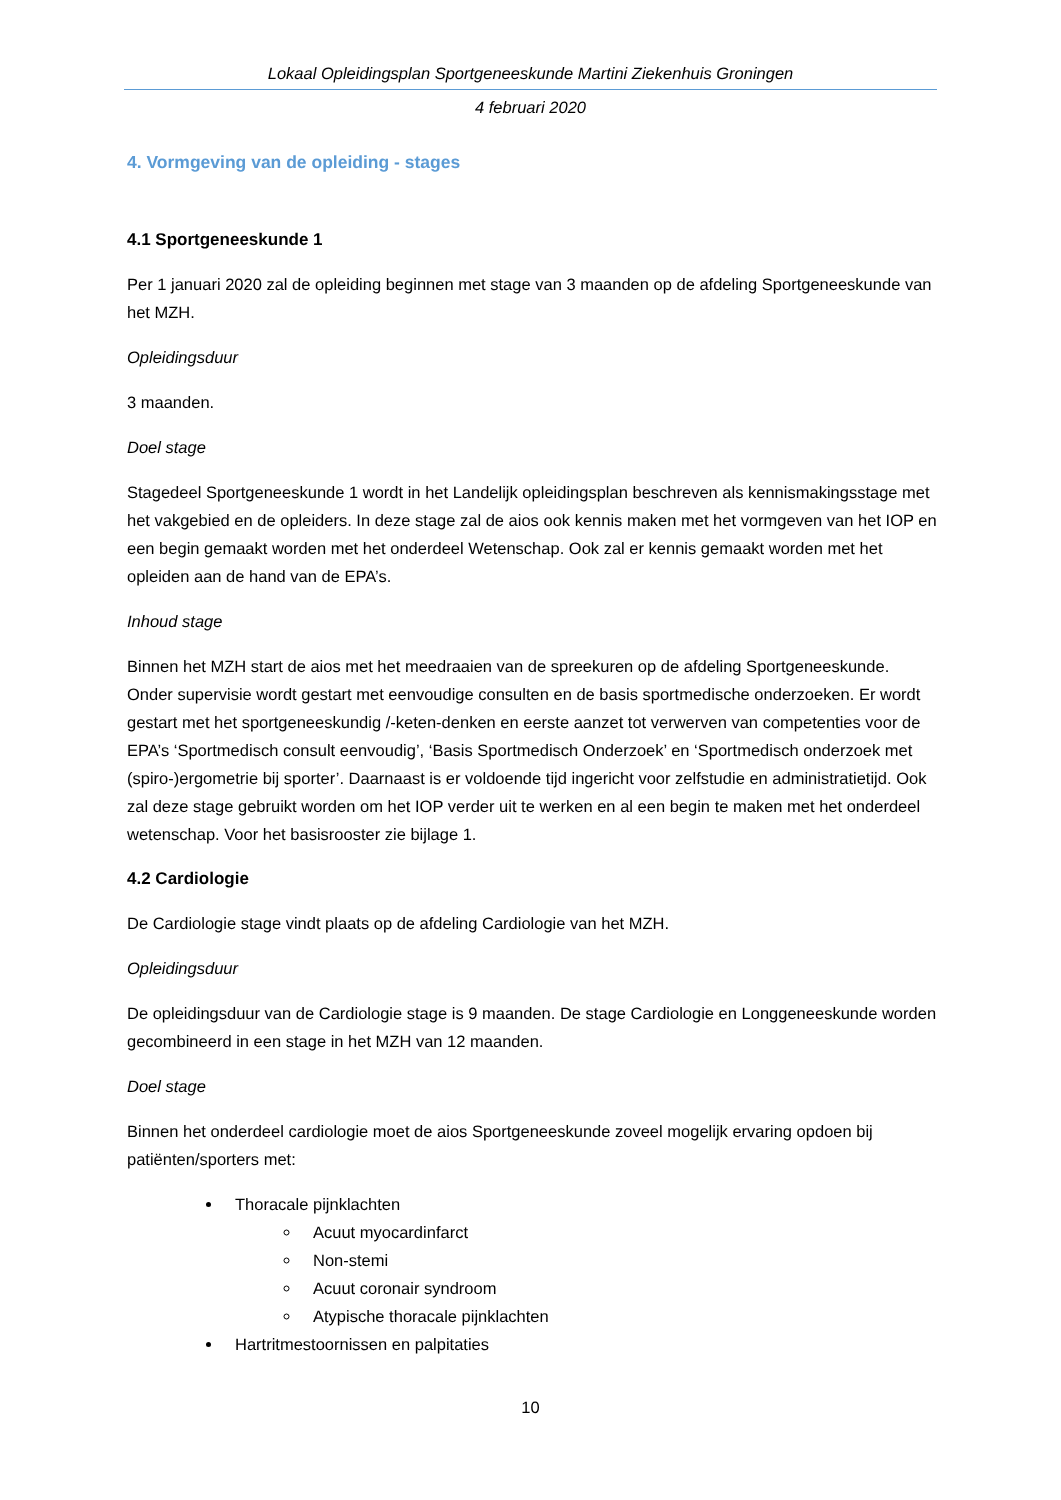Lokaal Opleidingsplan Sportgeneeskunde Martini Ziekenhuis Groningen
4 februari 2020
4. Vormgeving van de opleiding - stages
4.1 Sportgeneeskunde 1
Per 1 januari 2020 zal de opleiding beginnen met stage van 3 maanden op de afdeling Sportgeneeskunde van het MZH.
Opleidingsduur
3 maanden.
Doel stage
Stagedeel Sportgeneeskunde 1 wordt in het Landelijk opleidingsplan beschreven als kennismakingsstage met het vakgebied en de opleiders. In deze stage zal de aios ook kennis maken met het vormgeven van het IOP en een begin gemaakt worden met het onderdeel Wetenschap. Ook zal er kennis gemaakt worden met het opleiden aan de hand van de EPA’s.
Inhoud stage
Binnen het MZH start de aios met het meedraaien van de spreekuren op de afdeling Sportgeneeskunde. Onder supervisie wordt gestart met eenvoudige consulten en de basis sportmedische onderzoeken. Er wordt gestart met het sportgeneeskundig /-keten-denken en eerste aanzet tot verwerven van competenties voor de EPA’s ‘Sportmedisch consult eenvoudig’, ‘Basis Sportmedisch Onderzoek’ en ‘Sportmedisch onderzoek met (spiro-)ergometrie bij sporter’. Daarnaast is er voldoende tijd ingericht voor zelfstudie en administratietijd. Ook zal deze stage gebruikt worden om het IOP verder uit te werken en al een begin te maken met het onderdeel wetenschap. Voor het basisrooster zie bijlage 1.
4.2 Cardiologie
De Cardiologie stage vindt plaats op de afdeling Cardiologie van het MZH.
Opleidingsduur
De opleidingsduur van de Cardiologie stage is 9 maanden. De stage Cardiologie en Longgeneeskunde worden gecombineerd in een stage in het MZH van 12 maanden.
Doel stage
Binnen het onderdeel cardiologie moet de aios Sportgeneeskunde zoveel mogelijk ervaring opdoen bij patiënten/sporters met:
Thoracale pijnklachten
Acuut myocardinfarct
Non-stemi
Acuut coronair syndroom
Atypische thoracale pijnklachten
Hartritmestoornissen en palpitaties
10